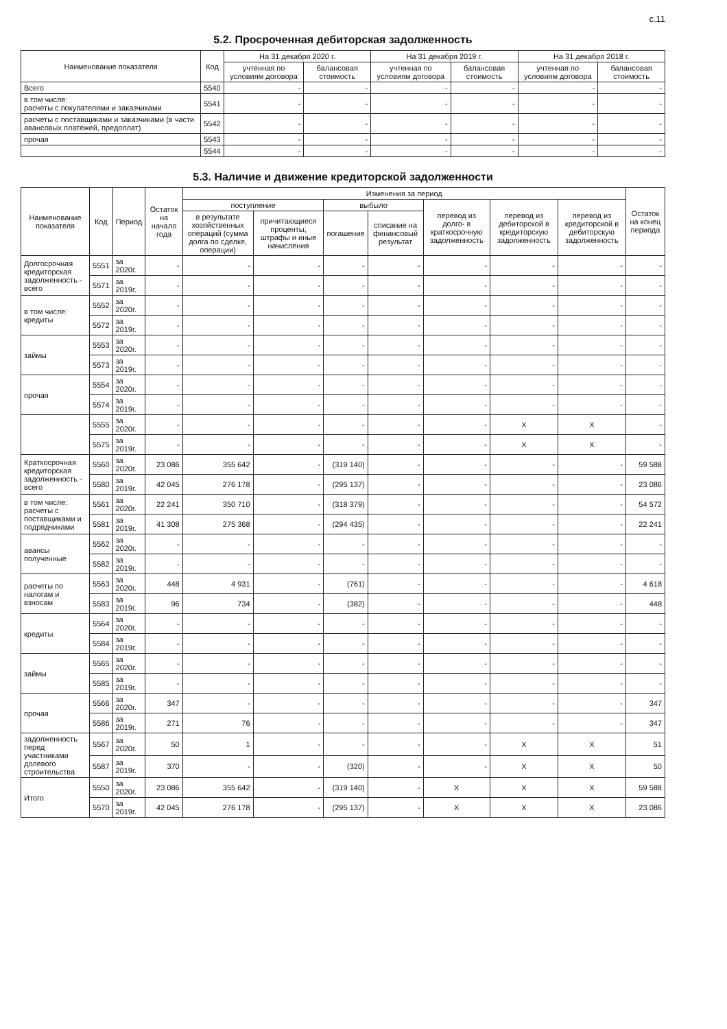с.11
5.2. Просроченная дебиторская задолженность
| Наименование показателя | Код | На 31 декабря 2020 г. | | На 31 декабря 2019 г. | | На 31 декабря 2018 г. | |
| --- | --- | --- | --- | --- | --- | --- | --- |
| | | учтенная по условиям договора | балансовая стоимость | учтенная по условиям договора | балансовая стоимость | учтенная по условиям договора | балансовая стоимость |
| Всего | 5540 | - | - | - | - | - | - |
| в том числе: расчеты с покупателями и заказчиками | 5541 | - | - | - | - | - | - |
| расчеты с поставщиками и заказчиками (в части авансовых платежей, предоплат) | 5542 | - | - | - | - | - | - |
| прочая | 5543 | - | - | - | - | - | - |
| | 5544 | - | - | - | - | - | - |
5.3. Наличие и движение кредиторской задолженности
| Наименование показателя | Код | Период | Остаток на начало года | Изменения за период | | | | | | | Остаток на конец периода |
| --- | --- | --- | --- | --- | --- | --- | --- | --- | --- | --- | --- |
| | | | | поступление | | выбыло | | перевод из долго- в краткосрочную задолженность | перевод из дебиторской в кредиторскую задолженность | перевод из кредиторской в дебиторскую задолженность | |
| | | | | в результате хозяйственных операций (сумма долга по сделке, операции) | причитающиеся проценты, штрафы и иные начисления | погашение | списание на финансовый результат | | | | |
| Долгосрочная кредиторская задолженность - всего | 5551 | за 2020г. | - | - | - | - | - | - | - | - | - |
| | 5571 | за 2019г. | - | - | - | - | - | - | - | - | - |
| в том числе: кредиты | 5552 | за 2020г. | - | - | - | - | - | - | - | - | - |
| | 5572 | за 2019г. | - | - | - | - | - | - | - | - | - |
| займы | 5553 | за 2020г. | - | - | - | - | - | - | - | - | - |
| | 5573 | за 2019г. | - | - | - | - | - | - | - | - | - |
| прочая | 5554 | за 2020г. | - | - | - | - | - | - | - | - | - |
| | 5574 | за 2019г. | - | - | - | - | - | - | - | - | - |
| | 5555 | за 2020г. | - | - | - | - | - | - | X | X | - |
| | 5575 | за 2019г. | - | - | - | - | - | - | X | X | - |
| Краткосрочная кредиторская задолженность - всего | 5560 | за 2020г. | 23 086 | 355 642 | - | (319 140) | - | - | - | - | 59 588 |
| | 5580 | за 2019г. | 42 045 | 276 178 | - | (295 137) | - | - | - | - | 23 086 |
| в том числе: расчеты с поставщиками и подрядчиками | 5561 | за 2020г. | 22 241 | 350 710 | - | (318 379) | - | - | - | - | 54 572 |
| | 5581 | за 2019г. | 41 308 | 275 368 | - | (294 435) | - | - | - | - | 22 241 |
| авансы полученные | 5562 | за 2020г. | - | - | - | - | - | - | - | - | - |
| | 5582 | за 2019г. | - | - | - | - | - | - | - | - | - |
| расчеты по налогам и взносам | 5563 | за 2020г. | 448 | 4 931 | - | (761) | - | - | - | - | 4 618 |
| | 5583 | за 2019г. | 96 | 734 | - | (382) | - | - | - | - | 448 |
| кредиты | 5564 | за 2020г. | - | - | - | - | - | - | - | - | - |
| | 5584 | за 2019г. | - | - | - | - | - | - | - | - | - |
| займы | 5565 | за 2020г. | - | - | - | - | - | - | - | - | - |
| | 5585 | за 2019г. | - | - | - | - | - | - | - | - | - |
| прочая | 5566 | за 2020г. | 347 | - | - | - | - | - | - | - | 347 |
| | 5586 | за 2019г. | 271 | 76 | - | - | - | - | - | - | 347 |
| задолженность перед участниками долевого строительства | 5567 | за 2020г. | 50 | 1 | - | - | - | - | X | X | 51 |
| | 5587 | за 2019г. | 370 | - | - | (320) | - | - | X | X | 50 |
| Итого | 5550 | за 2020г. | 23 086 | 355 642 | - | (319 140) | - | X | X | X | 59 588 |
| | 5570 | за 2019г. | 42 045 | 276 178 | - | (295 137) | - | X | X | X | 23 086 |